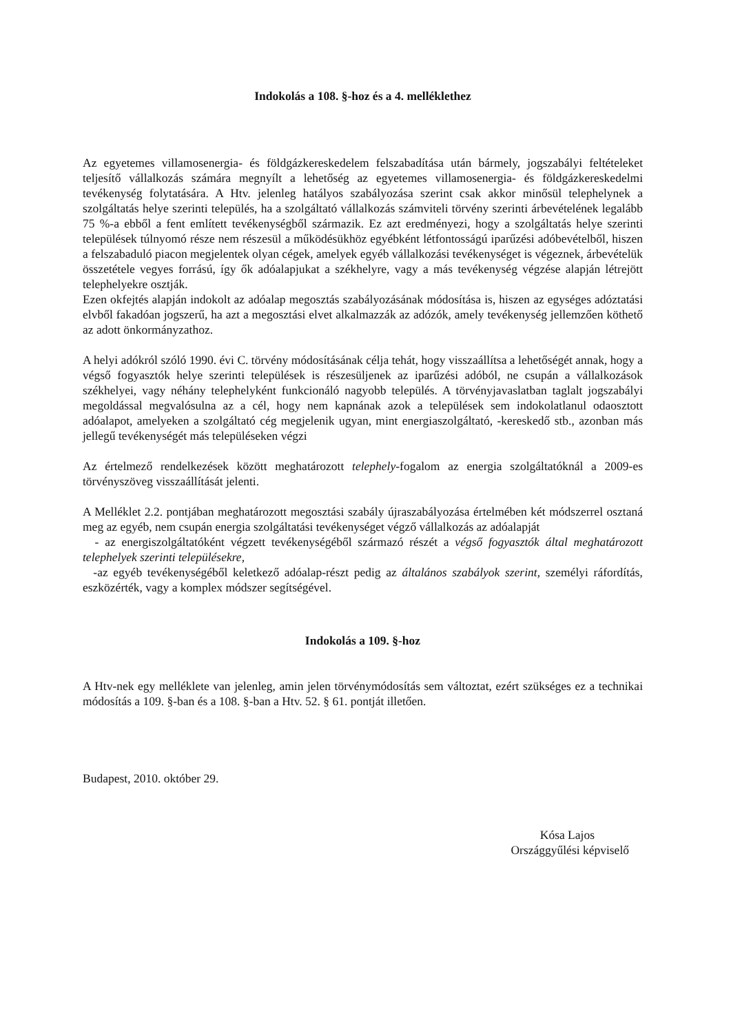Indokolás a 108. §-hoz és a 4. melléklethez
Az egyetemes villamosenergia- és földgázkereskedelem felszabadítása után bármely, jogszabályi feltételeket teljesítő vállalkozás számára megnyílt a lehetőség az egyetemes villamosenergia- és földgázkereskedelmi tevékenység folytatására. A Htv. jelenleg hatályos szabályozása szerint csak akkor minősül telephelynek a szolgáltatás helye szerinti település, ha a szolgáltató vállalkozás számviteli törvény szerinti árbevételének legalább 75 %-a ebből a fent említett tevékenységből származik. Ez azt eredményezi, hogy a szolgáltatás helye szerinti települések túlnyomó része nem részesül a működésükhöz egyébként létfontosságú iparűzési adóbevételből, hiszen a felszabaduló piacon megjelentek olyan cégek, amelyek egyéb vállalkozási tevékenységet is végeznek, árbevételük összetétele vegyes forrású, így ők adóalapjukat a székhelyre, vagy a más tevékenység végzése alapján létrejött telephelyekre osztják.
Ezen okfejtés alapján indokolt az adóalap megosztás szabályozásának módosítása is, hiszen az egységes adóztatási elvből fakadóan jogszerű, ha azt a megosztási elvet alkalmazzák az adózók, amely tevékenység jellemzően köthető az adott önkormányzathoz.
A helyi adókról szóló 1990. évi C. törvény módosításának célja tehát, hogy visszaállítsa a lehetőségét annak, hogy a végső fogyasztók helye szerinti települések is részesüljenek az iparűzési adóból, ne csupán a vállalkozások székhelyei, vagy néhány telephelyként funkcionáló nagyobb település. A törvényjavaslatban taglalt jogszabályi megoldással megvalósulna az a cél, hogy nem kapnának azok a települések sem indokolatlanul odaosztott adóalapot, amelyeken a szolgáltató cég megjelenik ugyan, mint energiaszolgáltató, -kereskedő stb., azonban más jellegű tevékenységét más településeken végzi
Az értelmező rendelkezések között meghatározott telephely-fogalom az energia szolgáltatóknál a 2009-es törvényszöveg visszaállítását jelenti.
A Melléklet 2.2. pontjában meghatározott megosztási szabály újraszabályozása értelmében két módszerrel osztaná meg az egyéb, nem csupán energia szolgáltatási tevékenységet végző vállalkozás az adóalapját
- az energiszolgáltatóként végzett tevékenységéből származó részét a végső fogyasztók által meghatározott telephelyek szerinti településekre,
-az egyéb tevékenységéből keletkező adóalap-részt pedig az általános szabályok szerint, személyi ráfordítás, eszközérték, vagy a komplex módszer segítségével.
Indokolás a 109. §-hoz
A Htv-nek egy melléklete van jelenleg, amin jelen törvénymódosítás sem változtat, ezért szükséges ez a technikai módosítás a 109. §-ban és a 108. §-ban a Htv. 52. § 61. pontját illetően.
Budapest, 2010. október 29.
Kósa Lajos
Országgyűlési képviselő